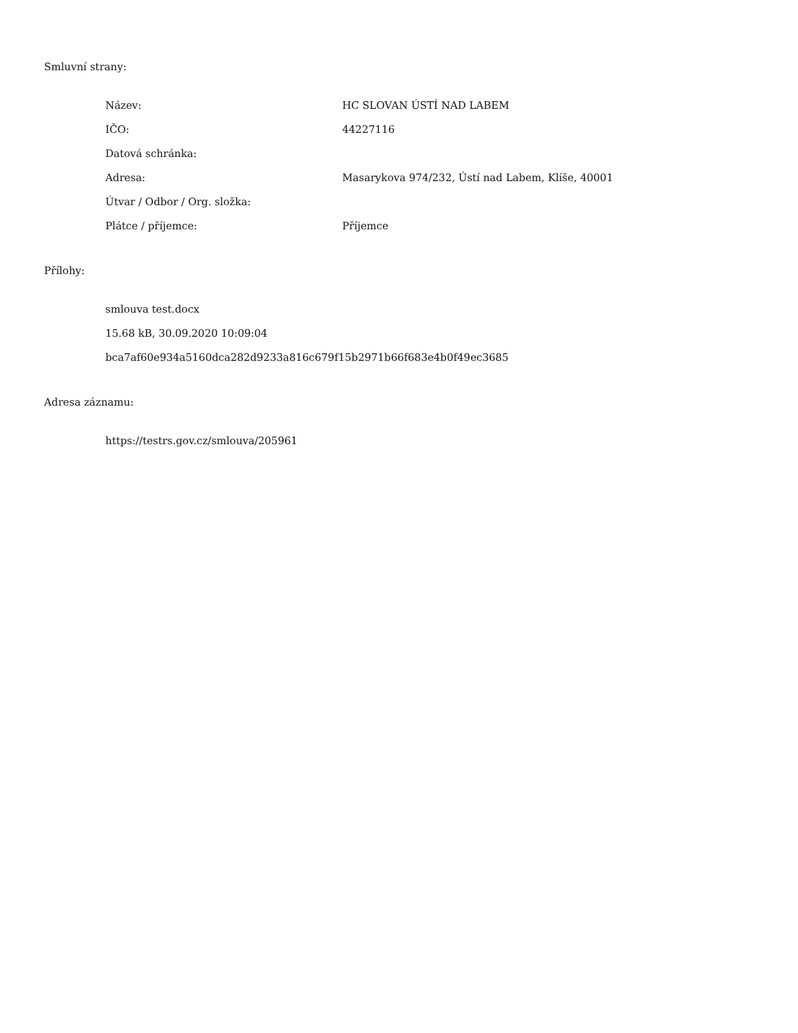Smluvní strany:
| Název: | HC SLOVAN ÚSTÍ NAD LABEM |
| IČO: | 44227116 |
| Datová schránka: | |
| Adresa: | Masarykova 974/232, Ústí nad Labem, Klíše, 40001 |
| Útvar / Odbor / Org. složka: | |
| Plátce / příjemce: | Příjemce |
Přílohy:
smlouva test.docx
15.68 kB, 30.09.2020 10:09:04
bca7af60e934a5160dca282d9233a816c679f15b2971b66f683e4b0f49ec3685
Adresa záznamu:
https://testrs.gov.cz/smlouva/205961